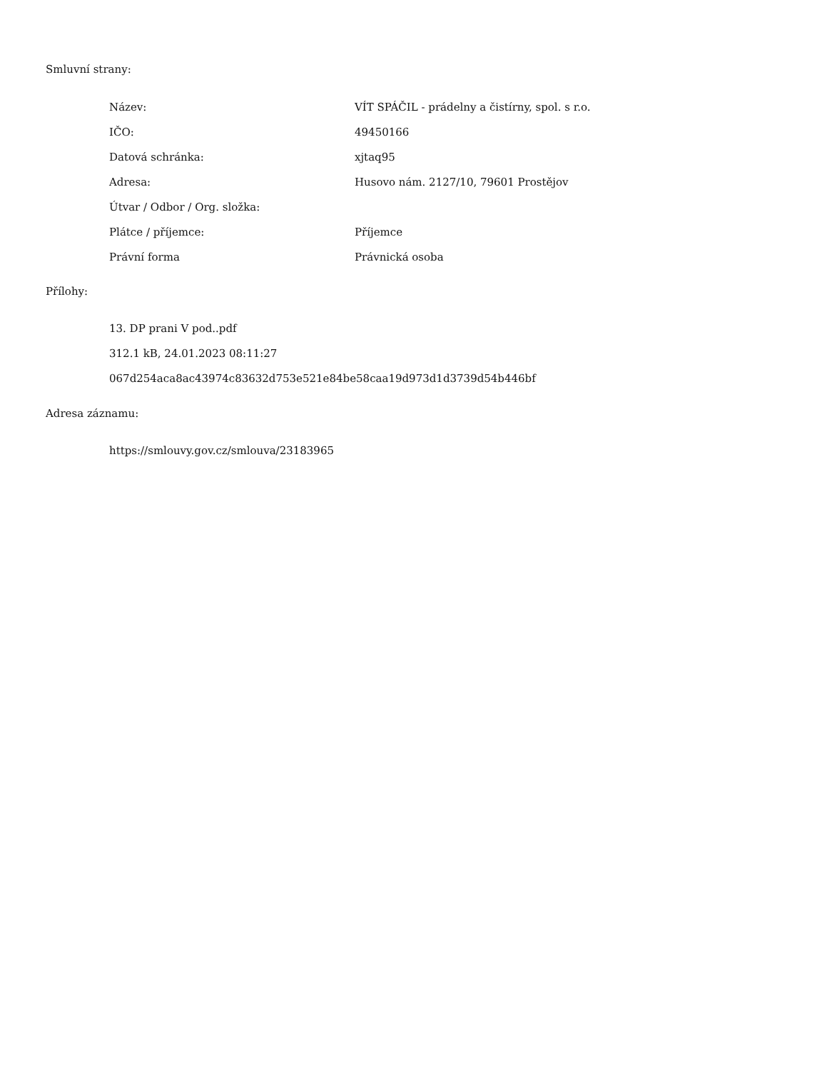Smluvní strany:
| Název: | VÍT SPÁČIL - prádelny a čistírny, spol. s r.o. |
| IČO: | 49450166 |
| Datová schránka: | xjtaq95 |
| Adresa: | Husovo nám. 2127/10, 79601 Prostějov |
| Útvar / Odbor / Org. složka: | |
| Plátce / příjemce: | Příjemce |
| Právní forma | Právnická osoba |
Přílohy:
13. DP prani V pod..pdf
312.1 kB, 24.01.2023 08:11:27
067d254aca8ac43974c83632d753e521e84be58caa19d973d1d3739d54b446bf
Adresa záznamu:
https://smlouvy.gov.cz/smlouva/23183965